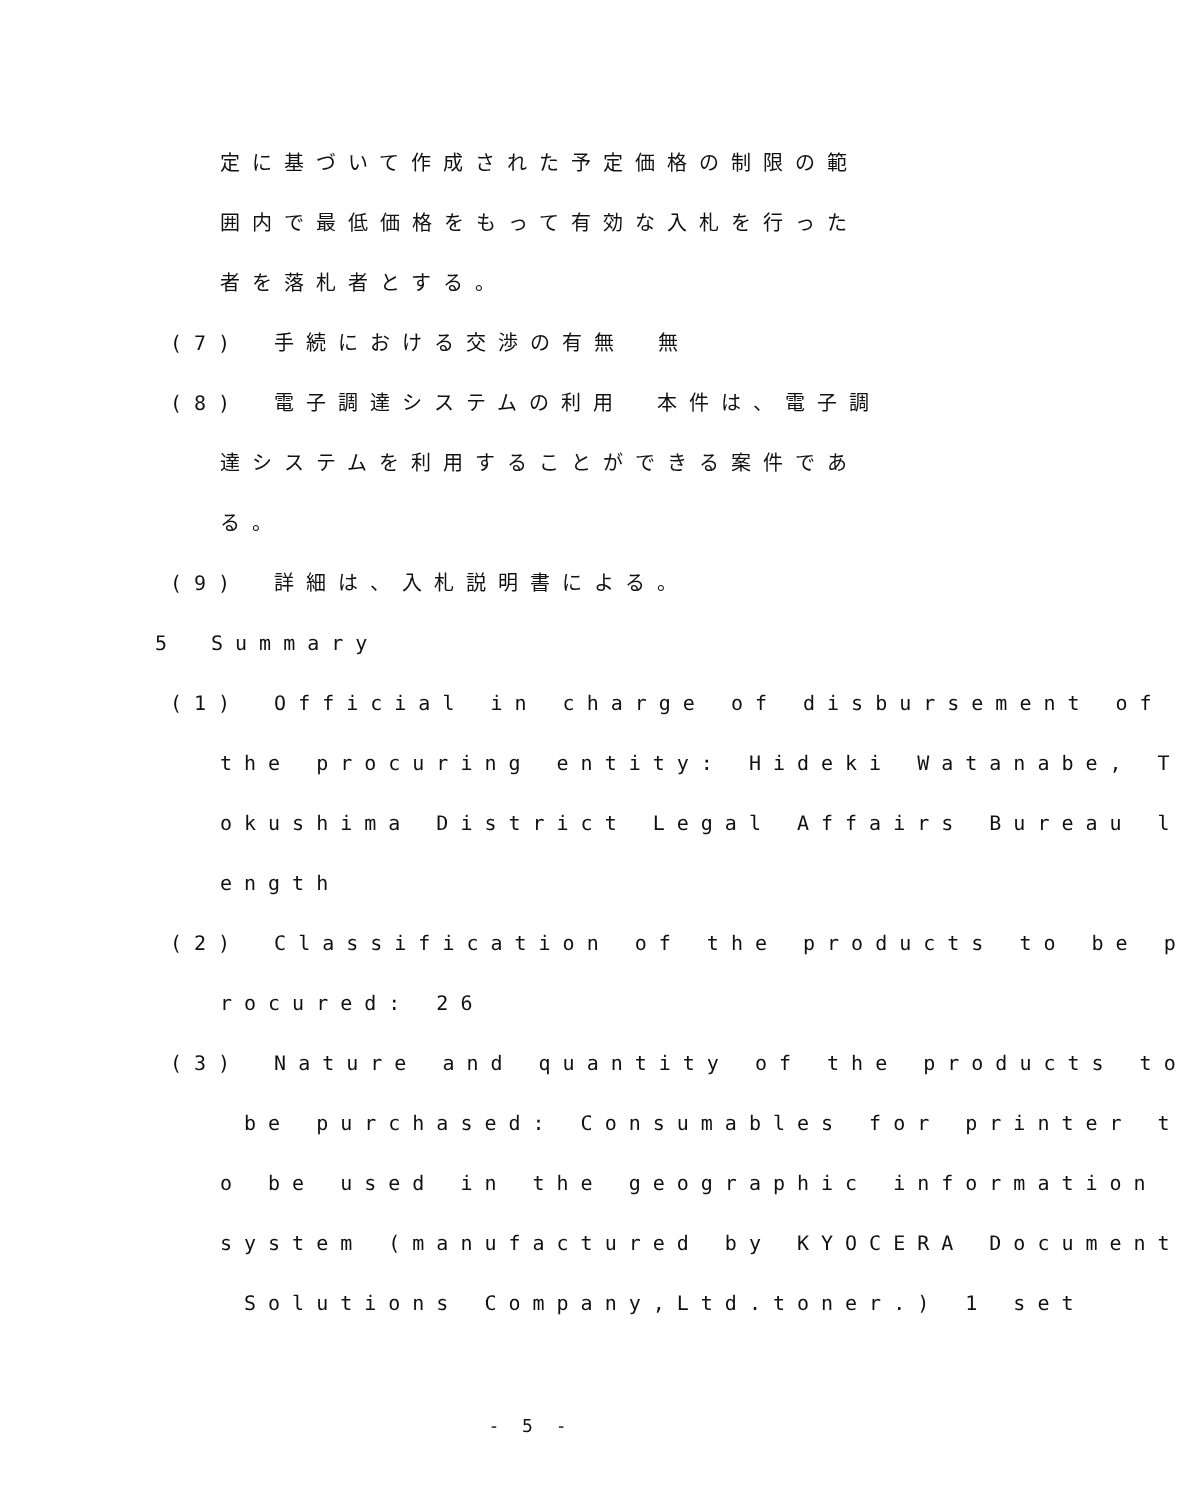定に基づいて作成された予定価格の制限の範
囲内で最低価格をもって有効な入札を行った
者を落札者とする。
(7)　手続における交渉の有無　無
(8)　電子調達システムの利用　本件は、電子調
達システムを利用することができる案件であ
る。
(9)　詳細は、入札説明書による。
5　Summary
(1)　Official in charge of disbursement of
the procuring entity: Hideki Watanabe, T
okushima District Legal Affairs Bureau l
ength
(2)　Classification of the products to be p
rocured: 26
(3)　Nature and quantity of the products to
be purchased: Consumables for printer t
o be used in the geographic information
system (manufactured by KYOCERA Document
Solutions Company,Ltd.toner.) 1 set
- 5 -